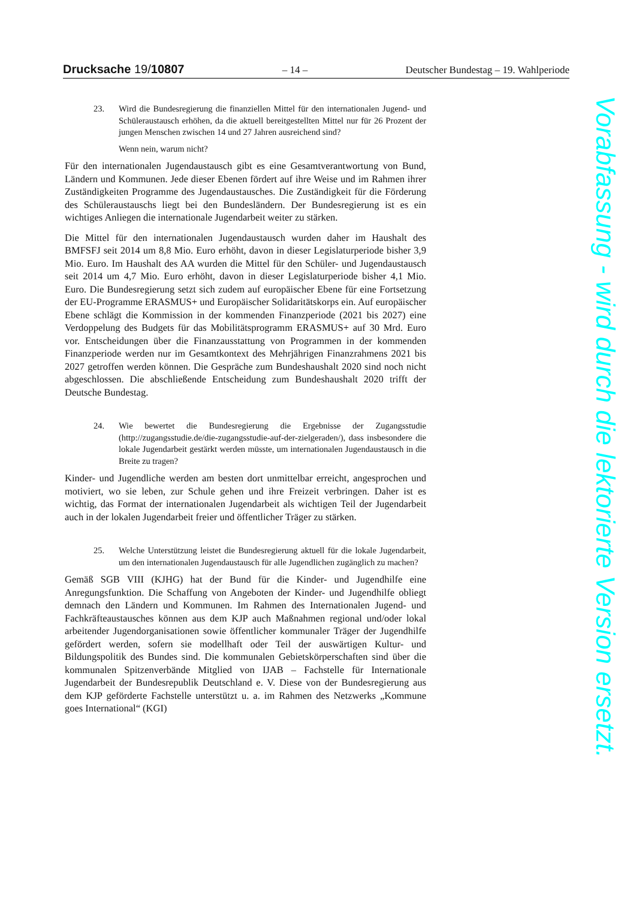Drucksache 19/10807 – 14 – Deutscher Bundestag – 19. Wahlperiode
23. Wird die Bundesregierung die finanziellen Mittel für den internationalen Jugend- und Schüleraustausch erhöhen, da die aktuell bereitgestellten Mittel nur für 26 Prozent der jungen Menschen zwischen 14 und 27 Jahren ausreichend sind?
Wenn nein, warum nicht?
Für den internationalen Jugendaustausch gibt es eine Gesamtverantwortung von Bund, Ländern und Kommunen. Jede dieser Ebenen fördert auf ihre Weise und im Rahmen ihrer Zuständigkeiten Programme des Jugendaustausches. Die Zuständigkeit für die Förderung des Schüleraustauschs liegt bei den Bundesländern. Der Bundesregierung ist es ein wichtiges Anliegen die internationale Jugendarbeit weiter zu stärken.
Die Mittel für den internationalen Jugendaustausch wurden daher im Haushalt des BMFSFJ seit 2014 um 8,8 Mio. Euro erhöht, davon in dieser Legislaturperiode bisher 3,9 Mio. Euro. Im Haushalt des AA wurden die Mittel für den Schüler- und Jugendaustausch seit 2014 um 4,7 Mio. Euro erhöht, davon in dieser Legislaturperiode bisher 4,1 Mio. Euro. Die Bundesregierung setzt sich zudem auf europäischer Ebene für eine Fortsetzung der EU-Programme ERASMUS+ und Europäischer Solidaritätskorps ein. Auf europäischer Ebene schlägt die Kommission in der kommenden Finanzperiode (2021 bis 2027) eine Verdoppelung des Budgets für das Mobilitätsprogramm ERASMUS+ auf 30 Mrd. Euro vor. Entscheidungen über die Finanzausstattung von Programmen in der kommenden Finanzperiode werden nur im Gesamtkontext des Mehrjährigen Finanzrahmens 2021 bis 2027 getroffen werden können. Die Gespräche zum Bundeshaushalt 2020 sind noch nicht abgeschlossen. Die abschließende Entscheidung zum Bundeshaushalt 2020 trifft der Deutsche Bundestag.
24. Wie bewertet die Bundesregierung die Ergebnisse der Zugangsstudie (http://zugangsstudie.de/die-zugangsstudie-auf-der-zielgeraden/), dass insbesondere die lokale Jugendarbeit gestärkt werden müsste, um internationalen Jugendaustausch in die Breite zu tragen?
Kinder- und Jugendliche werden am besten dort unmittelbar erreicht, angesprochen und motiviert, wo sie leben, zur Schule gehen und ihre Freizeit verbringen. Daher ist es wichtig, das Format der internationalen Jugendarbeit als wichtigen Teil der Jugendarbeit auch in der lokalen Jugendarbeit freier und öffentlicher Träger zu stärken.
25. Welche Unterstützung leistet die Bundesregierung aktuell für die lokale Jugendarbeit, um den internationalen Jugendaustausch für alle Jugendlichen zugänglich zu machen?
Gemäß SGB VIII (KJHG) hat der Bund für die Kinder- und Jugendhilfe eine Anregungsfunktion. Die Schaffung von Angeboten der Kinder- und Jugendhilfe obliegt demnach den Ländern und Kommunen. Im Rahmen des Internationalen Jugend- und Fachkräfteaustausches können aus dem KJP auch Maßnahmen regional und/oder lokal arbeitender Jugendorganisationen sowie öffentlicher kommunaler Träger der Jugendhilfe gefördert werden, sofern sie modellhaft oder Teil der auswärtigen Kultur- und Bildungspolitik des Bundes sind. Die kommunalen Gebietskörperschaften sind über die kommunalen Spitzenverbände Mitglied von IJAB – Fachstelle für Internationale Jugendarbeit der Bundesrepublik Deutschland e. V. Diese von der Bundesregierung aus dem KJP geförderte Fachstelle unterstützt u. a. im Rahmen des Netzwerks „Kommune goes International“ (KGI)
Vorabfassung - wird durch die lektorierte Version ersetzt.